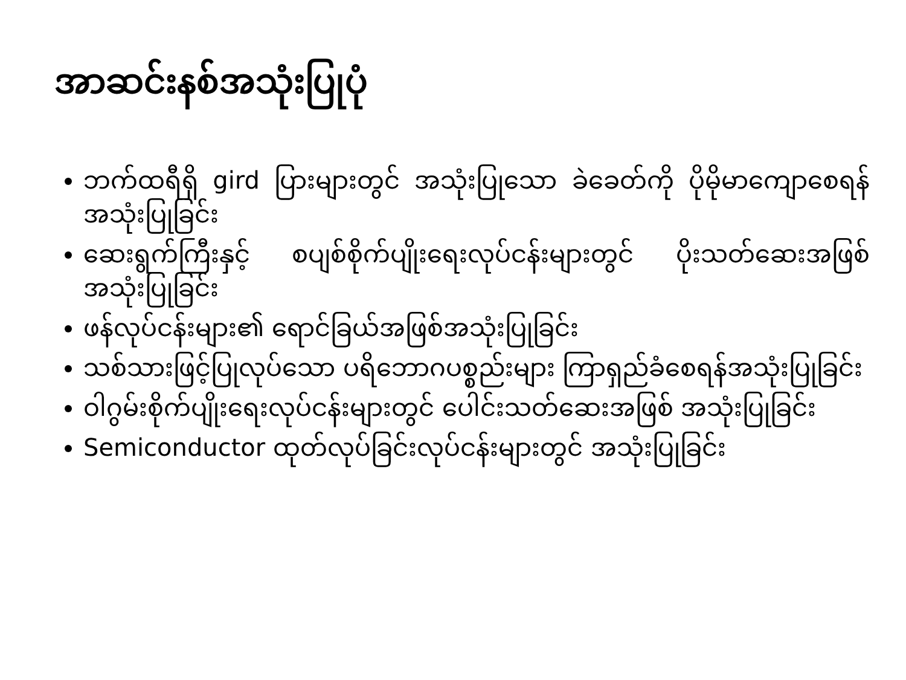အာဆင်းနစ်အသုံးပြုပုံ
ဘက်ထရီရှိ gird ပြားများတွင် အသုံးပြုသော ခဲခေတ်ကို ပိုမိုမာကျောစေရန် အသုံးပြုခြင်း
ဆေးရွက်ကြီးနှင့် စပျစ်စိုက်ပျိုးရေးလုပ်ငန်းများတွင် ပိုးသတ်ဆေးအဖြစ် အသုံးပြုခြင်း
ဖန်လုပ်ငန်းများ၏ ရောင်ခြယ်အဖြစ်အသုံးပြုခြင်း
သစ်သားဖြင့်ပြုလုပ်သော ပရိဘောဂပစ္စည်းများ ကြာရှည်ခံစေရန်အသုံးပြုခြင်း
ဝါဂွမ်းစိုက်ပျိုးရေးလုပ်ငန်းများတွင် ပေါင်းသတ်ဆေးအဖြစ် အသုံးပြုခြင်း
Semiconductor ထုတ်လုပ်ခြင်းလုပ်ငန်းများတွင် အသုံးပြုခြင်း